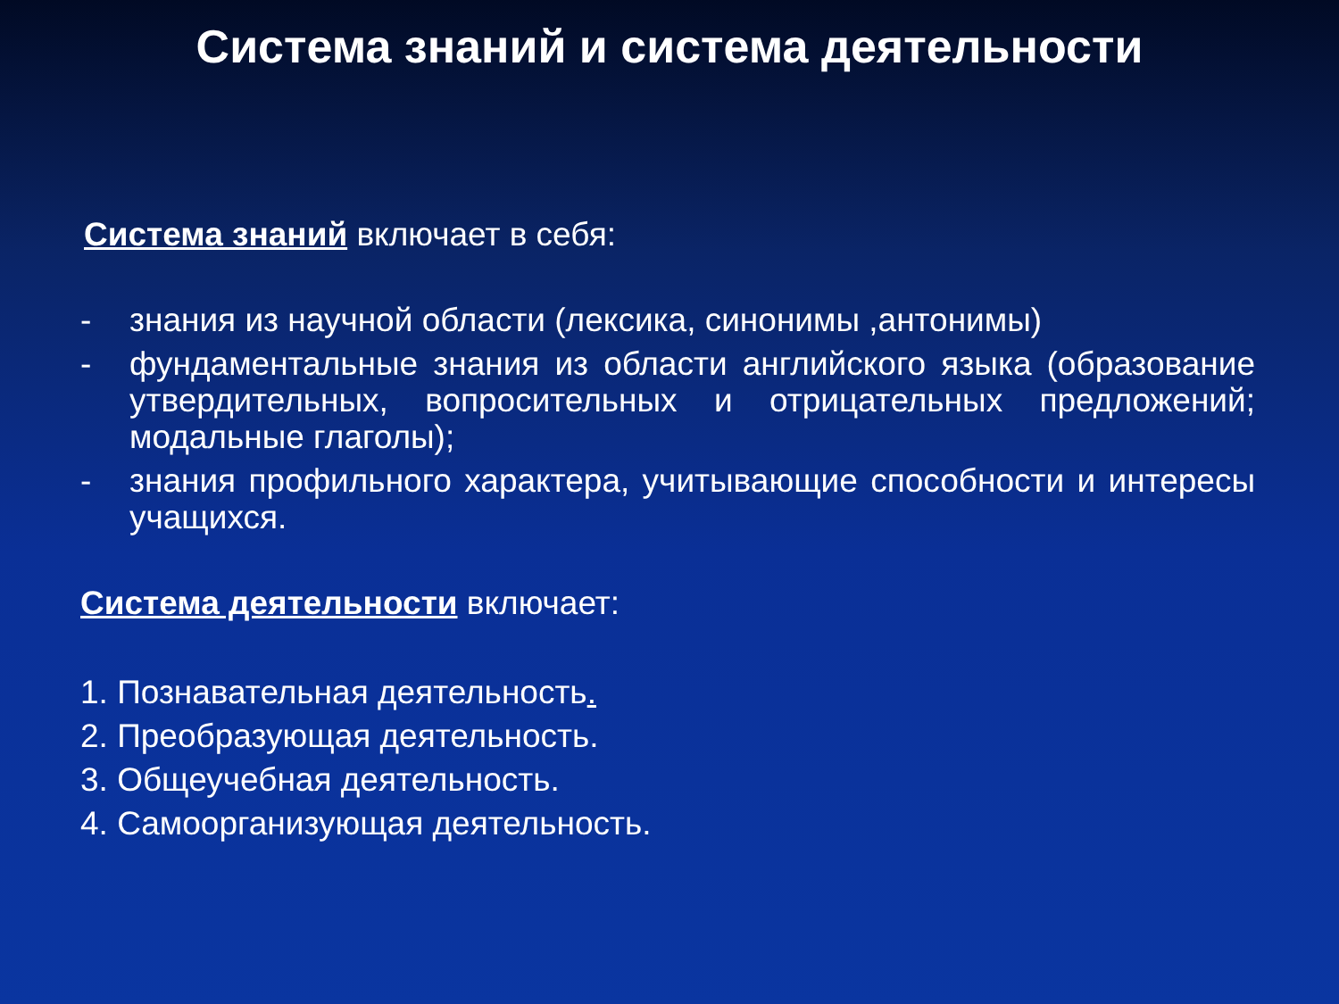Система знаний и система деятельности
Система знаний включает в себя:
- знания из научной области (лексика, синонимы ,антонимы)
- фундаментальные знания из области английского языка (образование утвердительных, вопросительных и отрицательных предложений; модальные глаголы);
- знания профильного характера, учитывающие способности и интересы учащихся.
Система деятельности включает:
1. Познавательная деятельность.
2. Преобразующая деятельность.
3. Общеучебная деятельность.
4. Самоорганизующая деятельность.